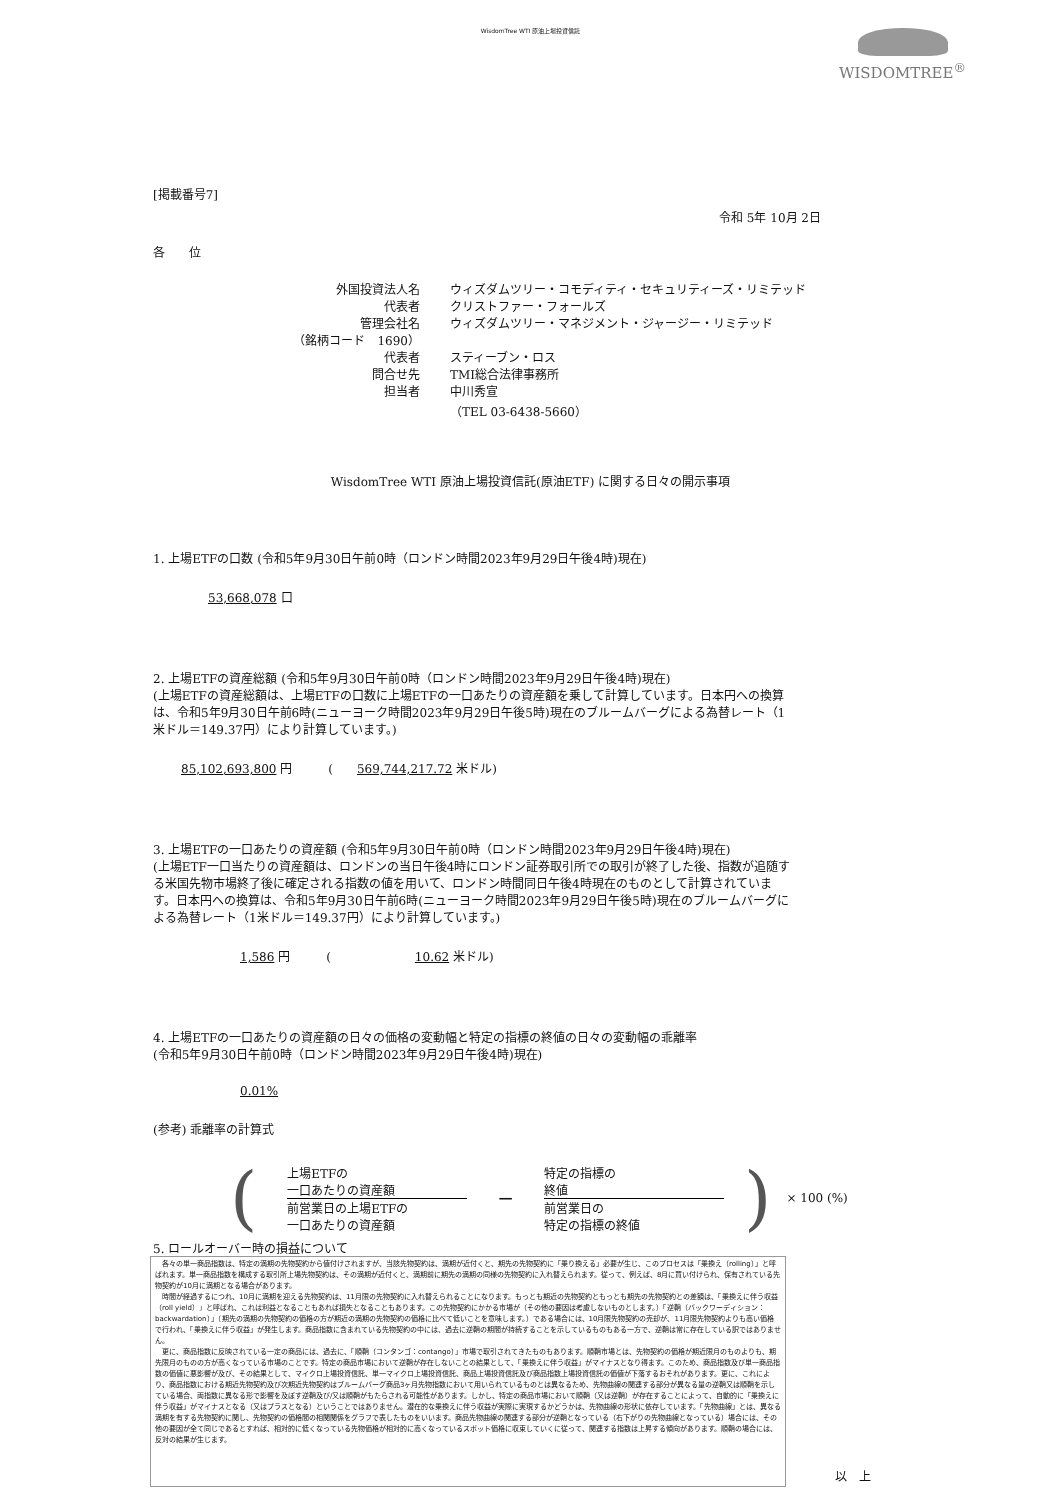WisdomTree WTI 原油上場投資信託
WISDOMTREE<sup>®</sup>
[掲載番号7]
令和 5年 10月 2日
各　　位
外国投資法人名
ウィズダムツリー・コモディティ・セキュリティーズ・リミテッド
代表者
クリストファー・フォールズ
管理会社名
ウィズダムツリー・マネジメント・ジャージー・リミテッド
（銘柄コード　1690）
代表者
スティーブン・ロス
問合せ先
TMI総合法律事務所
担当者
中川秀宣
（TEL 03-6438-5660）
WisdomTree WTI 原油上場投資信託(原油ETF) に関する日々の開示事項
1. 上場ETFの口数 (令和5年9月30日午前0時（ロンドン時間2023年9月29日午後4時)現在)
53,668,078 口
2. 上場ETFの資産総額 (令和5年9月30日午前0時（ロンドン時間2023年9月29日午後4時)現在)
(上場ETFの資産総額は、上場ETFの口数に上場ETFの一口あたりの資産額を乗して計算しています。日本円への換算は、令和5年9月30日午前6時(ニューヨーク時間2023年9月29日午後5時)現在のブルームバーグによる為替レート（1米ドル＝149.37円）により計算しています。)
85,102,693,800 円　　　(　　569,744,217.72 米ドル)
3. 上場ETFの一口あたりの資産額 (令和5年9月30日午前0時（ロンドン時間2023年9月29日午後4時)現在)
(上場ETF一口当たりの資産額は、ロンドンの当日午後4時にロンドン証券取引所での取引が終了した後、指数が追随する米国先物市場終了後に確定される指数の値を用いて、ロンドン時間同日午後4時現在のものとして計算されています。日本円への換算は、令和5年9月30日午前6時(ニューヨーク時間2023年9月29日午後5時)現在のブルームバーグによる為替レート（1米ドル＝149.37円）により計算しています。)
1,586 円　　　(　　　　　　　10.62 米ドル)
4. 上場ETFの一口あたりの資産額の日々の価格の変動幅と特定の指標の終値の日々の変動幅の乖離率
(令和5年9月30日午前0時（ロンドン時間2023年9月29日午後4時)現在)
0.01%
(参考) 乖離率の計算式
(
上場ETFの
一口あたりの資産額
前営業日の上場ETFの
一口あたりの資産額
−
特定の指標の
終値
前営業日の
特定の指標の終値
) × 100 (%)
5. ロールオーバー時の損益について
　各々の単一商品指数は、特定の満期の先物契約から値付けされますが、当該先物契約は、満期が近付くと、期先の先物契約に「乗り換える」必要が生じ、このプロセスは「乗換え（rolling）」と呼ばれます。単一商品指数を構成する取引所上場先物契約は、その満期が近付くと、満期前に期先の満期の同様の先物契約に入れ替えられます。従って、例えば、8月に買い付けられ、保有されている先物契約が10月に満期となる場合があります。
　時間が経過するにつれ、10月に満期を迎える先物契約は、11月限の先物契約に入れ替えられることになります。もっとも期近の先物契約ともっとも期先の先物契約との差額は、「乗換えに伴う収益（roll yield）」と呼ばれ、これは利益となることもあれば損失となることもあります。この先物契約にかかる市場が（その他の要因は考慮しないものとします。）「逆鞘（バックワーディション：backwardation）」（期先の満期の先物契約の価格の方が期近の満期の先物契約の価格に比べて低いことを意味します。）である場合には、10月限先物契約の売却が、11月限先物契約よりも高い価格で行われ、「乗換えに伴う収益」が発生します。商品指数に含まれている先物契約の中には、過去に逆鞘の期間が持続することを示しているものもある一方で、逆鞘は常に存在している訳ではありません。
　更に、商品指数に反映されている一定の商品には、過去に、「順鞘（コンタンゴ：contango）」市場で取引されてきたものもあります。順鞘市場とは、先物契約の価格が期近限月のものよりも、期先限月のものの方が高くなっている市場のことです。特定の商品市場において逆鞘が存在しないことの結果として、「乗換えに伴う収益」がマイナスとなり得ます。このため、商品指数及び単一商品指数の価値に悪影響が及び、その結果として、マイクロ上場投資信託、単一マイクロ上場投資信託、商品上場投資信託及び商品指数上場投資信託の価値が下落するおそれがあります。更に、これにより、商品指数における期近先物契約及び次期近先物契約はブルームバーグ商品3ヶ月先物指数において用いられているものとは異なるため、先物曲線の関連する部分が異なる量の逆鞘又は順鞘を示している場合、両指数に異なる形で影響を及ぼす逆鞘及び/又は順鞘がもたらされる可能性があります。しかし、特定の商品市場において順鞘（又は逆鞘）が存在することによって、自動的に「乗換えに伴う収益」がマイナスとなる（又はプラスとなる）ということではありません。潜在的な乗換えに伴う収益が実際に実現するかどうかは、先物曲線の形状に依存しています。「先物曲線」とは、異なる満期を有する先物契約に関し、先物契約の価格間の相関関係をグラフで表したものをいいます。商品先物曲線の関連する部分が逆鞘となっている（右下がりの先物曲線となっている）場合には、その他の要因が全て同じであるとすれば、相対的に低くなっている先物価格が相対的に高くなっているスポット価格に収束していくに従って、関連する指数は上昇する傾向があります。順鞘の場合には、反対の結果が生じます。
以　上